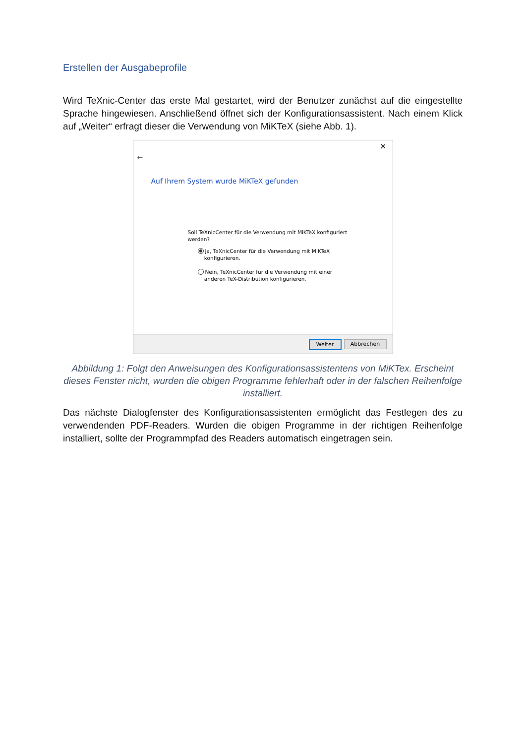Erstellen der Ausgabeprofile
Wird TeXnic-Center das erste Mal gestartet, wird der Benutzer zunächst auf die eingestellte Sprache hingewiesen. Anschließend öffnet sich der Konfigurationsassistent. Nach einem Klick auf „Weiter“ erfragt dieser die Verwendung von MiKTeX (siehe Abb. 1).
×
←
Auf Ihrem System wurde MiKTeX gefunden
Soll TeXnicCenter für die Verwendung mit MiKTeX konfiguriert werden?
Ja, TeXnicCenter für die Verwendung mit MiKTeX
konfigurieren.
Nein, TeXnicCenter für die Verwendung mit einer
anderen TeX-Distribution konfigurieren.
Weiter Abbrechen
Abbildung 1: Folgt den Anweisungen des Konfigurationsassistentens von MiKTex. Erscheint dieses Fenster nicht, wurden die obigen Programme fehlerhaft oder in der falschen Reihenfolge installiert.
Das nächste Dialogfenster des Konfigurationsassistenten ermöglicht das Festlegen des zu verwendenden PDF-Readers. Wurden die obigen Programme in der richtigen Reihenfolge installiert, sollte der Programmpfad des Readers automatisch eingetragen sein.